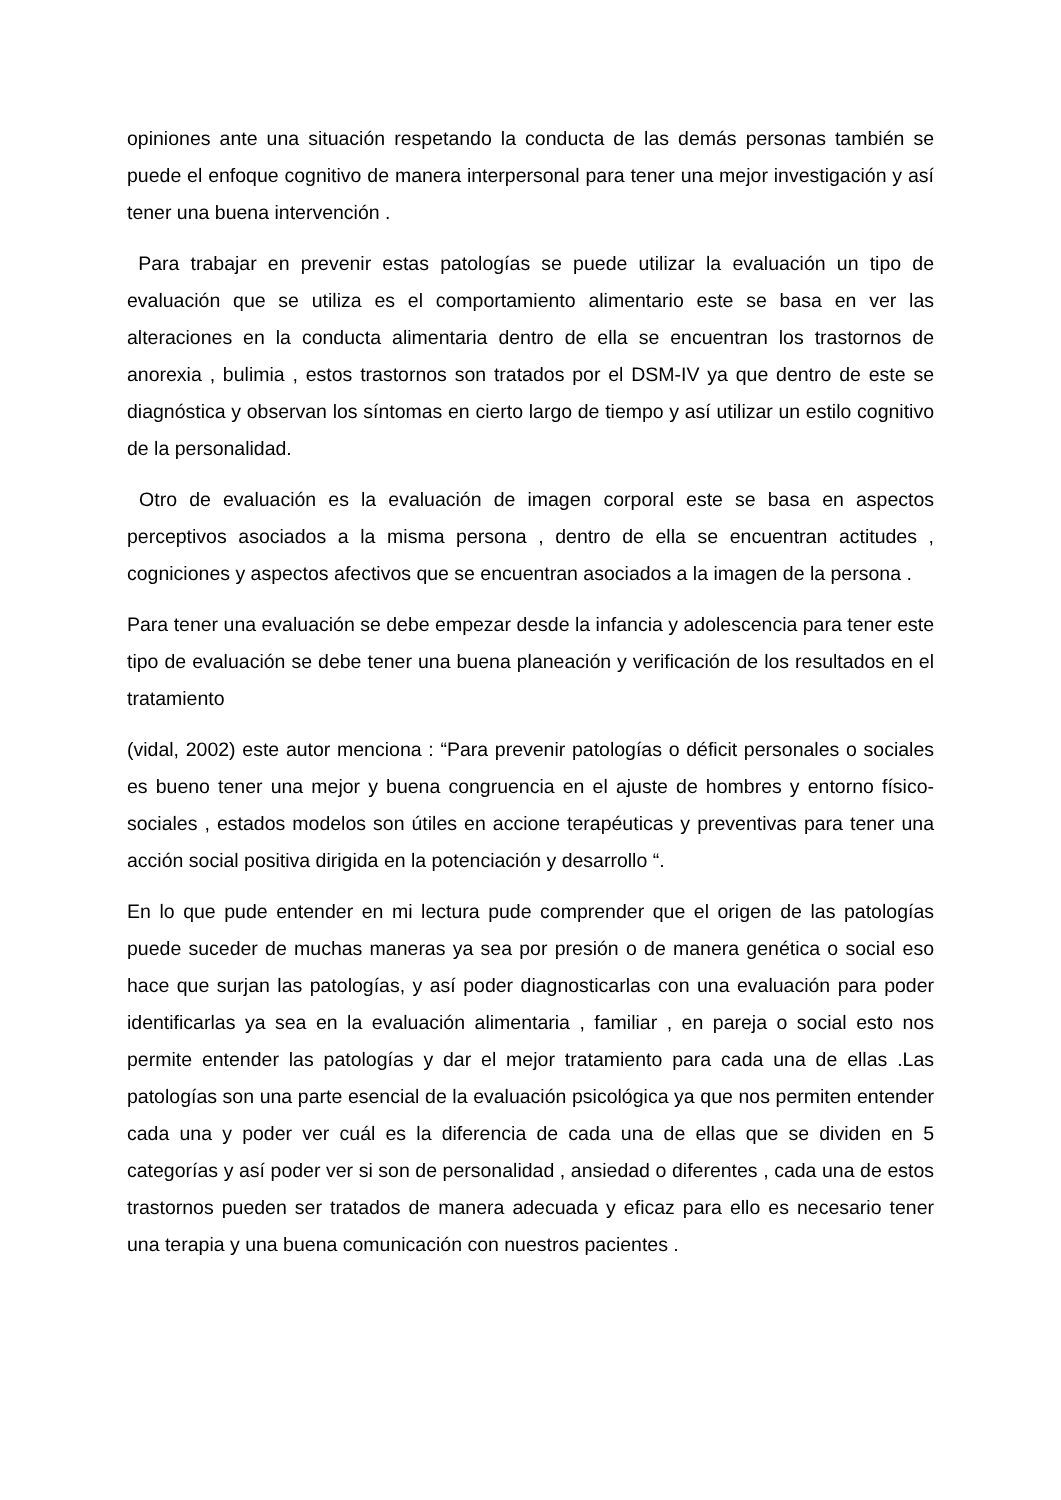opiniones ante una situación respetando la conducta de las demás personas también se puede el enfoque cognitivo de manera interpersonal para tener una mejor investigación y así tener una buena intervención .
Para trabajar en prevenir estas patologías se puede utilizar la evaluación un tipo de evaluación que se utiliza es el comportamiento alimentario este se basa en ver las alteraciones en la conducta alimentaria dentro de ella se encuentran los trastornos de anorexia , bulimia , estos trastornos son tratados por el DSM-IV ya que dentro de este se diagnóstica y observan los síntomas en cierto largo de tiempo y así utilizar un estilo cognitivo de la personalidad.
Otro de evaluación es la evaluación de imagen corporal este se basa en aspectos perceptivos asociados a la misma persona , dentro de ella se encuentran actitudes , cogniciones y aspectos afectivos que se encuentran asociados a la imagen de la persona .
Para tener una evaluación se debe empezar desde la infancia y adolescencia para tener este tipo de evaluación se debe tener una buena planeación y verificación de los resultados en el tratamiento
(vidal, 2002) este autor menciona : “Para prevenir patologías o déficit personales o sociales es bueno tener una mejor y buena congruencia en el ajuste de hombres y entorno físico-sociales , estados modelos son útiles en accione terapéuticas y preventivas para tener una acción social positiva dirigida en la potenciación y desarrollo “.
En lo que pude entender en mi lectura pude comprender que el origen de las patologías puede suceder de muchas maneras ya sea por presión o de manera genética o social eso hace que surjan las patologías, y así poder diagnosticarlas con una evaluación para poder identificarlas ya sea en la evaluación alimentaria , familiar , en pareja o social esto nos permite entender las patologías y dar el mejor tratamiento para cada una de ellas .Las patologías son una parte esencial de la evaluación psicológica ya que nos permiten entender cada una y poder ver cuál es la diferencia de cada una de ellas que se dividen en 5 categorías y así poder ver si son de personalidad , ansiedad o diferentes , cada una de estos trastornos pueden ser tratados de manera adecuada y eficaz para ello es necesario tener una terapia y una buena comunicación con nuestros pacientes .